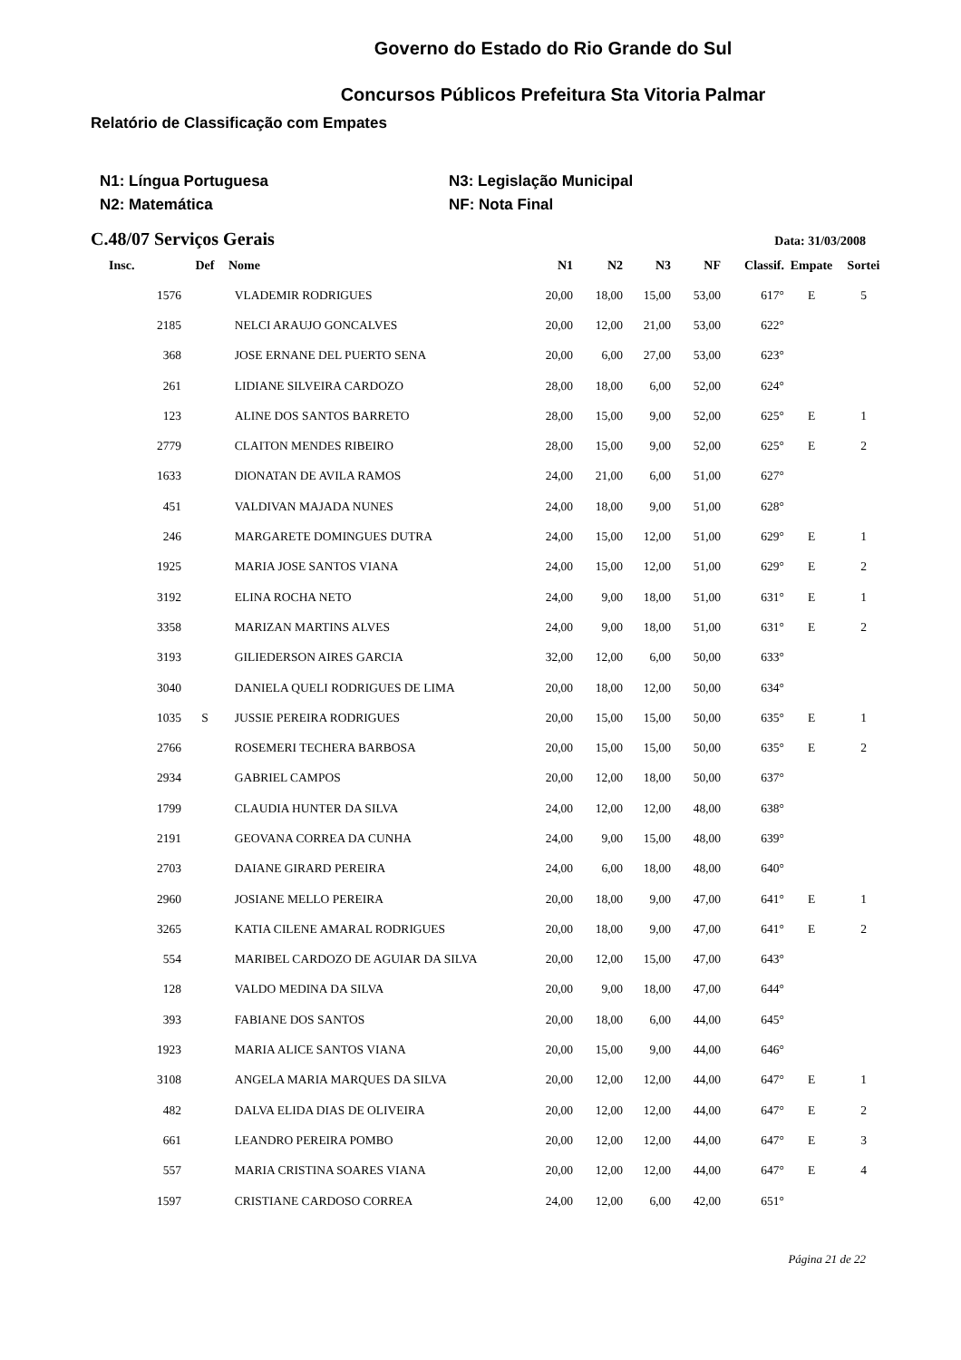Governo do Estado do Rio Grande do Sul
Concursos Públicos Prefeitura Sta Vitoria Palmar
Relatório de Classificação com Empates
N1: Língua Portuguesa
N3: Legislação Municipal
N2: Matemática
NF: Nota Final
C.48/07 Serviços Gerais Data: 31/03/2008
| Insc. | Def | Nome | N1 | N2 | N3 | NF | Classif. | Empate | Sortei |
| --- | --- | --- | --- | --- | --- | --- | --- | --- | --- |
| 1576 | | VLADEMIR RODRIGUES | 20,00 | 18,00 | 15,00 | 53,00 | 617° | E | 5 |
| 2185 | | NELCI ARAUJO GONCALVES | 20,00 | 12,00 | 21,00 | 53,00 | 622° | | |
| 368 | | JOSE ERNANE DEL PUERTO SENA | 20,00 | 6,00 | 27,00 | 53,00 | 623° | | |
| 261 | | LIDIANE SILVEIRA CARDOZO | 28,00 | 18,00 | 6,00 | 52,00 | 624° | | |
| 123 | | ALINE DOS SANTOS BARRETO | 28,00 | 15,00 | 9,00 | 52,00 | 625° | E | 1 |
| 2779 | | CLAITON MENDES RIBEIRO | 28,00 | 15,00 | 9,00 | 52,00 | 625° | E | 2 |
| 1633 | | DIONATAN DE AVILA RAMOS | 24,00 | 21,00 | 6,00 | 51,00 | 627° | | |
| 451 | | VALDIVAN MAJADA NUNES | 24,00 | 18,00 | 9,00 | 51,00 | 628° | | |
| 246 | | MARGARETE DOMINGUES DUTRA | 24,00 | 15,00 | 12,00 | 51,00 | 629° | E | 1 |
| 1925 | | MARIA JOSE SANTOS VIANA | 24,00 | 15,00 | 12,00 | 51,00 | 629° | E | 2 |
| 3192 | | ELINA ROCHA NETO | 24,00 | 9,00 | 18,00 | 51,00 | 631° | E | 1 |
| 3358 | | MARIZAN MARTINS ALVES | 24,00 | 9,00 | 18,00 | 51,00 | 631° | E | 2 |
| 3193 | | GILIEDERSON AIRES GARCIA | 32,00 | 12,00 | 6,00 | 50,00 | 633° | | |
| 3040 | | DANIELA QUELI RODRIGUES DE LIMA | 20,00 | 18,00 | 12,00 | 50,00 | 634° | | |
| 1035 | S | JUSSIE PEREIRA RODRIGUES | 20,00 | 15,00 | 15,00 | 50,00 | 635° | E | 1 |
| 2766 | | ROSEMERI TECHERA BARBOSA | 20,00 | 15,00 | 15,00 | 50,00 | 635° | E | 2 |
| 2934 | | GABRIEL CAMPOS | 20,00 | 12,00 | 18,00 | 50,00 | 637° | | |
| 1799 | | CLAUDIA HUNTER DA SILVA | 24,00 | 12,00 | 12,00 | 48,00 | 638° | | |
| 2191 | | GEOVANA CORREA DA CUNHA | 24,00 | 9,00 | 15,00 | 48,00 | 639° | | |
| 2703 | | DAIANE GIRARD PEREIRA | 24,00 | 6,00 | 18,00 | 48,00 | 640° | | |
| 2960 | | JOSIANE MELLO PEREIRA | 20,00 | 18,00 | 9,00 | 47,00 | 641° | E | 1 |
| 3265 | | KATIA CILENE AMARAL RODRIGUES | 20,00 | 18,00 | 9,00 | 47,00 | 641° | E | 2 |
| 554 | | MARIBEL CARDOZO DE AGUIAR DA SILVA | 20,00 | 12,00 | 15,00 | 47,00 | 643° | | |
| 128 | | VALDO MEDINA DA SILVA | 20,00 | 9,00 | 18,00 | 47,00 | 644° | | |
| 393 | | FABIANE DOS SANTOS | 20,00 | 18,00 | 6,00 | 44,00 | 645° | | |
| 1923 | | MARIA ALICE SANTOS VIANA | 20,00 | 15,00 | 9,00 | 44,00 | 646° | | |
| 3108 | | ANGELA MARIA MARQUES DA SILVA | 20,00 | 12,00 | 12,00 | 44,00 | 647° | E | 1 |
| 482 | | DALVA ELIDA DIAS DE OLIVEIRA | 20,00 | 12,00 | 12,00 | 44,00 | 647° | E | 2 |
| 661 | | LEANDRO PEREIRA POMBO | 20,00 | 12,00 | 12,00 | 44,00 | 647° | E | 3 |
| 557 | | MARIA CRISTINA SOARES VIANA | 20,00 | 12,00 | 12,00 | 44,00 | 647° | E | 4 |
| 1597 | | CRISTIANE CARDOSO CORREA | 24,00 | 12,00 | 6,00 | 42,00 | 651° | | |
Página 21 de 22